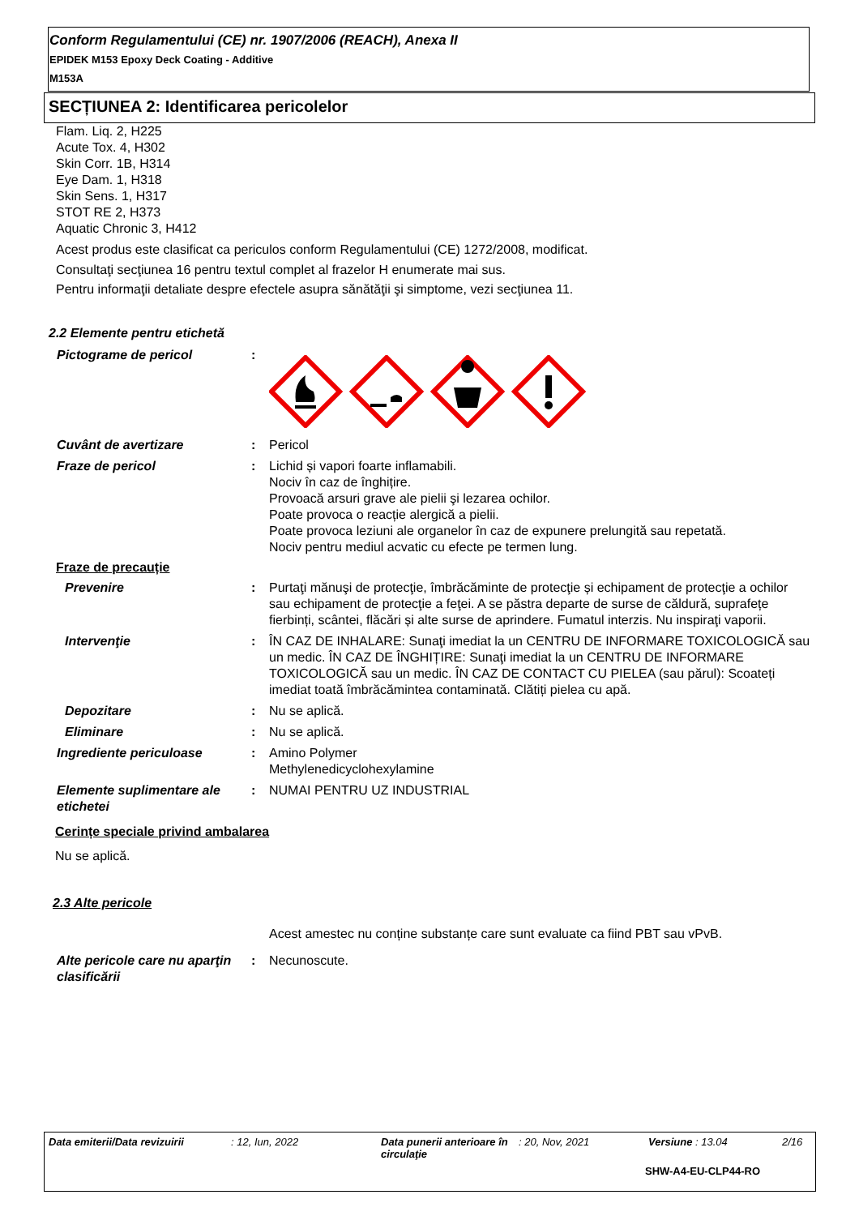Conform Regulamentului (CE) nr. 1907/2006 (REACH), Anexa II
EPIDEK M153 Epoxy Deck Coating - Additive
M153A
SECȚIUNEA 2: Identificarea pericolelor
Flam. Liq. 2, H225
Acute Tox. 4, H302
Skin Corr. 1B, H314
Eye Dam. 1, H318
Skin Sens. 1, H317
STOT RE 2, H373
Aquatic Chronic 3, H412
Acest produs este clasificat ca periculos conform Regulamentului (CE) 1272/2008, modificat.
Consultaţi secţiunea 16 pentru textul complet al frazelor H enumerate mai sus.
Pentru informaţii detaliate despre efectele asupra sănătăţii şi simptome, vezi secţiunea 11.
2.2 Elemente pentru etichetă
Pictograme de pericol :
Cuvânt de avertizare : Pericol
Fraze de pericol : Lichid și vapori foarte inflamabili.
Nociv în caz de înghițire.
Provoacă arsuri grave ale pielii şi lezarea ochilor.
Poate provoca o reacție alergică a pielii.
Poate provoca leziuni ale organelor în caz de expunere prelungită sau repetată.
Nociv pentru mediul acvatic cu efecte pe termen lung.
Fraze de precauție
Prevenire : Purtaţi mănuşi de protecţie, îmbrăcăminte de protecţie și echipament de protecţie a ochilor sau echipament de protecţie a feţei. A se păstra departe de surse de căldură, suprafețe fierbinți, scântei, flăcări și alte surse de aprindere. Fumatul interzis. Nu inspiraţi vaporii.
Intervenţie : ÎN CAZ DE INHALARE: Sunaţi imediat la un CENTRU DE INFORMARE TOXICOLOGICĂ sau un medic. ÎN CAZ DE ÎNGHIȚIRE: Sunaţi imediat la un CENTRU DE INFORMARE TOXICOLOGICĂ sau un medic. ÎN CAZ DE CONTACT CU PIELEA (sau părul): Scoateți imediat toată îmbrăcămintea contaminată. Clătiți pielea cu apă.
Depozitare : Nu se aplică.
Eliminare : Nu se aplică.
Ingrediente periculoase : Amino Polymer
Methylenedicyclohexylamine
Elemente suplimentare ale etichetei
: NUMAI PENTRU UZ INDUSTRIAL
Cerințe speciale privind ambalarea
Nu se aplică.
2.3 Alte pericole
Acest amestec nu conține substanțe care sunt evaluate ca fiind PBT sau vPvB.
Alte pericole care nu aparţin clasificării
: Necunoscute.
Data emiterii/Data revizuirii
: 12, Iun, 2022 Data punerii anterioare în circulaţie
: 20, Nov, 2021 Versiune : 13.04 2/16
SHW-A4-EU-CLP44-RO